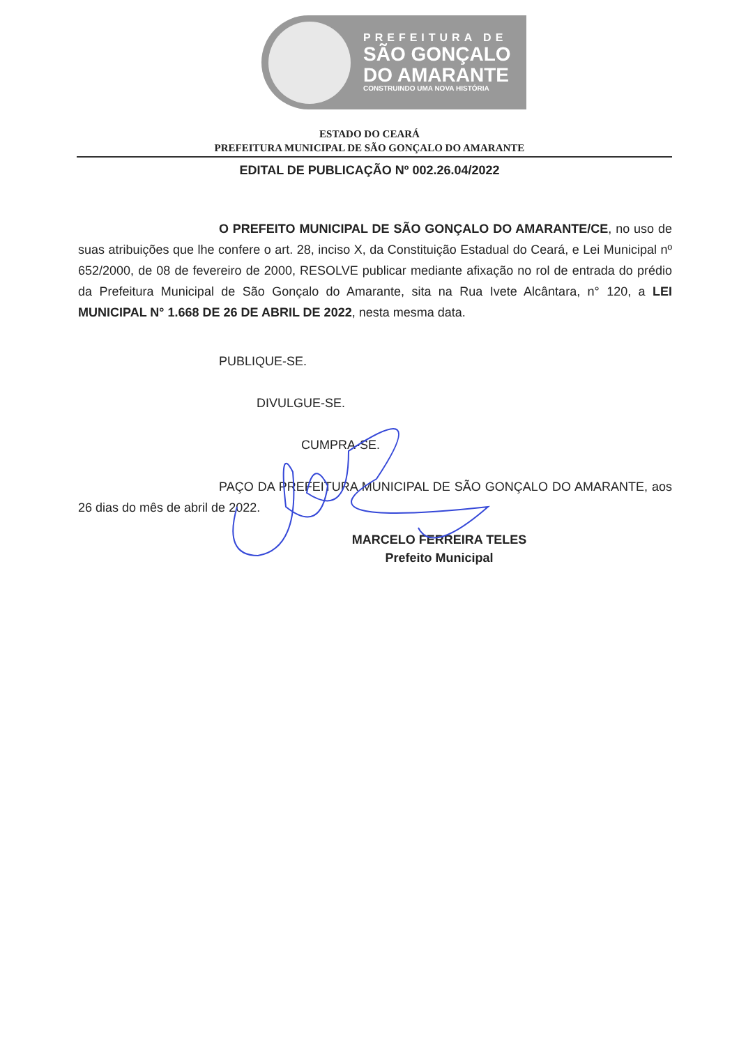PREFEITURA DE
SÃO GONÇALO
DO AMARANTE
CONSTRUINDO UMA NOVA HISTÓRIA
ESTADO DO CEARÁ
PREFEITURA MUNICIPAL DE SÃO GONÇALO DO AMARANTE
EDITAL DE PUBLICAÇÃO Nº 002.26.04/2022
O PREFEITO MUNICIPAL DE SÃO GONÇALO DO AMARANTE/CE, no uso de suas atribuições que lhe confere o art. 28, inciso X, da Constituição Estadual do Ceará, e Lei Municipal nº 652/2000, de 08 de fevereiro de 2000, RESOLVE publicar mediante afixação no rol de entrada do prédio da Prefeitura Municipal de São Gonçalo do Amarante, sita na Rua Ivete Alcântara, n° 120, a LEI MUNICIPAL N° 1.668 DE 26 DE ABRIL DE 2022, nesta mesma data.
PUBLIQUE-SE.
DIVULGUE-SE.
CUMPRA-SE.
PAÇO DA PREFEITURA MUNICIPAL DE SÃO GONÇALO DO AMARANTE, aos 26 dias do mês de abril de 2022.
MARCELO FERREIRA TELES
Prefeito Municipal